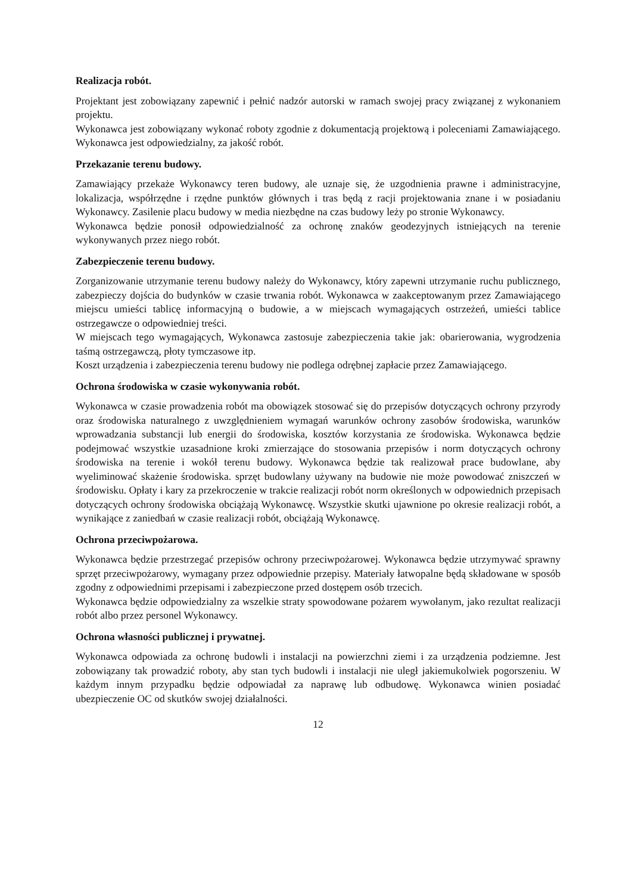Realizacja robót.
Projektant jest zobowiązany zapewnić i pełnić nadzór autorski w ramach swojej pracy związanej z wykonaniem projektu.
Wykonawca jest zobowiązany wykonać roboty zgodnie z dokumentacją projektową i poleceniami Zamawiającego. Wykonawca jest odpowiedzialny, za jakość robót.
Przekazanie terenu budowy.
Zamawiający przekaże Wykonawcy teren budowy, ale uznaje się, że uzgodnienia prawne i administracyjne, lokalizacja, współrzędne i rzędne punktów głównych i tras będą z racji projektowania znane i w posiadaniu Wykonawcy. Zasilenie placu budowy w media niezbędne na czas budowy leży po stronie Wykonawcy.
Wykonawca będzie ponosił odpowiedzialność za ochronę znaków geodezyjnych istniejących na terenie wykonywanych przez niego robót.
Zabezpieczenie terenu budowy.
Zorganizowanie utrzymanie terenu budowy należy do Wykonawcy, który zapewni utrzymanie ruchu publicznego, zabezpieczy dojścia do budynków w czasie trwania robót. Wykonawca w zaakceptowanym przez Zamawiającego miejscu umieści tablicę informacyjną o budowie, a w miejscach wymagających ostrzeżeń, umieści tablice ostrzegawcze o odpowiedniej treści.
W miejscach tego wymagających, Wykonawca zastosuje zabezpieczenia takie jak: obarierowania, wygrodzenia taśmą ostrzegawczą, płoty tymczasowe itp.
Koszt urządzenia i zabezpieczenia terenu budowy nie podlega odrębnej zapłacie przez Zamawiającego.
Ochrona środowiska w czasie wykonywania robót.
Wykonawca w czasie prowadzenia robót ma obowiązek stosować się do przepisów dotyczących ochrony przyrody oraz środowiska naturalnego z uwzględnieniem wymagań warunków ochrony zasobów środowiska, warunków wprowadzania substancji lub energii do środowiska, kosztów korzystania ze środowiska. Wykonawca będzie podejmować wszystkie uzasadnione kroki zmierzające do stosowania przepisów i norm dotyczących ochrony środowiska na terenie i wokół terenu budowy. Wykonawca będzie tak realizował prace budowlane, aby wyeliminować skażenie środowiska. sprzęt budowlany używany na budowie nie może powodować zniszczeń w środowisku. Opłaty i kary za przekroczenie w trakcie realizacji robót norm określonych w odpowiednich przepisach dotyczących ochrony środowiska obciążają Wykonawcę. Wszystkie skutki ujawnione po okresie realizacji robót, a wynikające z zaniedbań w czasie realizacji robót, obciążają Wykonawcę.
Ochrona przeciwpożarowa.
Wykonawca będzie przestrzegać przepisów ochrony przeciwpożarowej. Wykonawca będzie utrzymywać sprawny sprzęt przeciwpożarowy, wymagany przez odpowiednie przepisy. Materiały łatwopalne będą składowane w sposób zgodny z odpowiednimi przepisami i zabezpieczone przed dostępem osób trzecich.
Wykonawca będzie odpowiedzialny za wszelkie straty spowodowane pożarem wywołanym, jako rezultat realizacji robót albo przez personel Wykonawcy.
Ochrona własności publicznej i prywatnej.
Wykonawca odpowiada za ochronę budowli i instalacji na powierzchni ziemi i za urządzenia podziemne. Jest zobowiązany tak prowadzić roboty, aby stan tych budowli i instalacji nie uległ jakiemukolwiek pogorszeniu. W każdym innym przypadku będzie odpowiadał za naprawę lub odbudowę. Wykonawca winien posiadać ubezpieczenie OC od skutków swojej działalności.
12